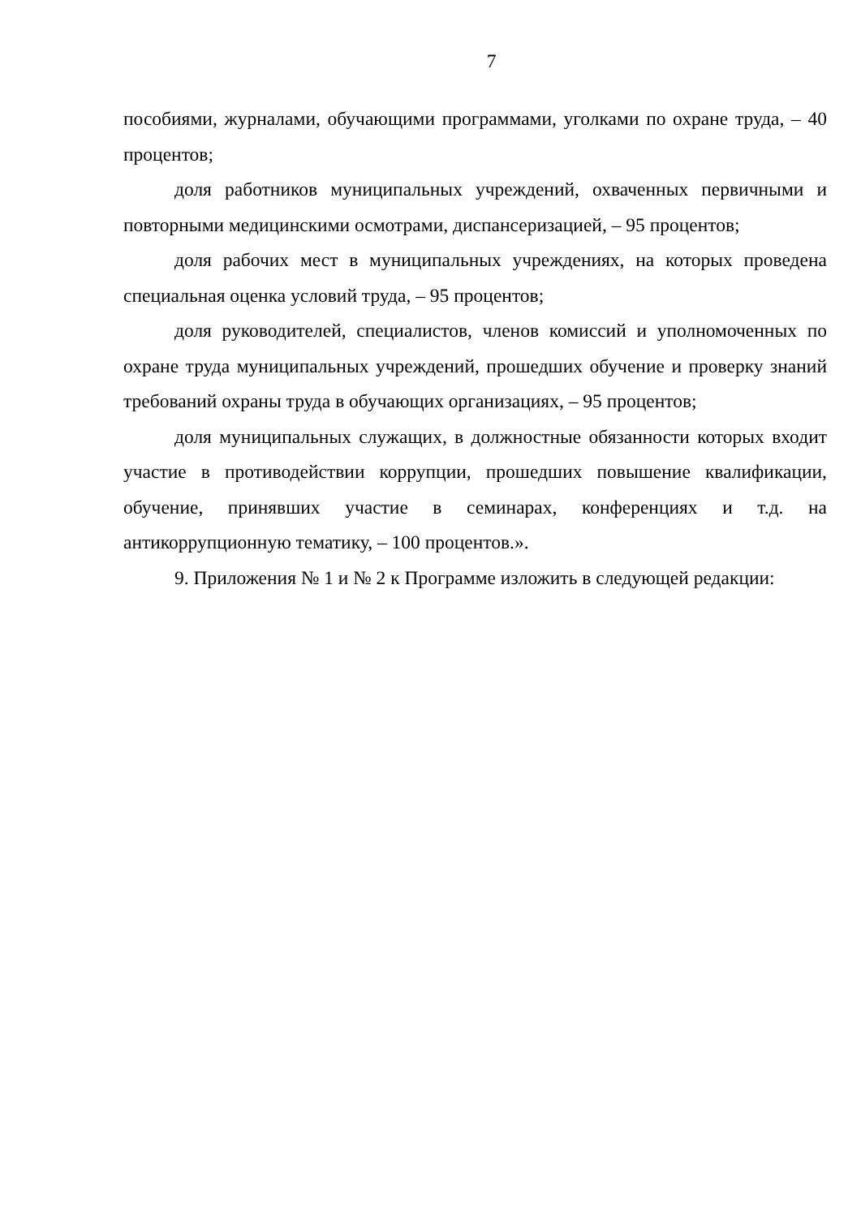7
пособиями, журналами, обучающими программами, уголками по охране труда, – 40 процентов;
доля работников муниципальных учреждений, охваченных первичными и повторными медицинскими осмотрами, диспансеризацией, – 95 процентов;
доля рабочих мест в муниципальных учреждениях, на которых проведена специальная оценка условий труда, – 95 процентов;
доля руководителей, специалистов, членов комиссий и уполномоченных по охране труда муниципальных учреждений, прошедших обучение и проверку знаний требований охраны труда в обучающих организациях, – 95 процентов;
доля муниципальных служащих, в должностные обязанности которых входит участие в противодействии коррупции, прошедших повышение квалификации, обучение, принявших участие в семинарах, конференциях и т.д. на антикоррупционную тематику, – 100 процентов.».
9. Приложения № 1 и № 2 к Программе изложить в следующей редакции: